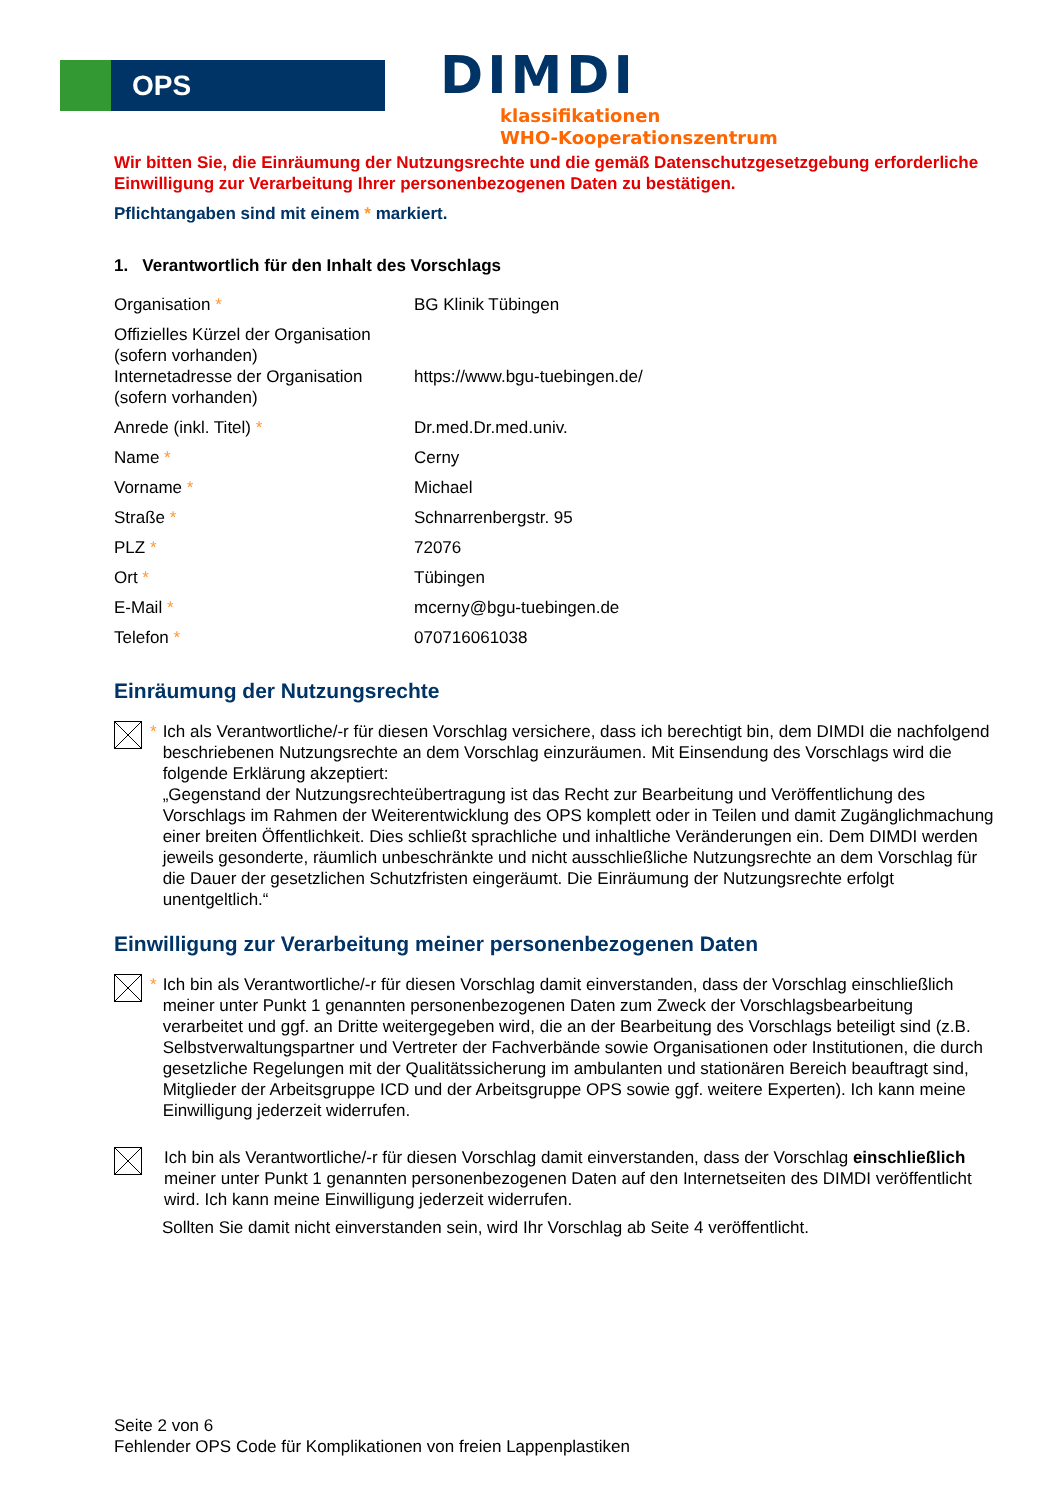OPS
DIMDI
klassifikationen
WHO-Kooperationszentrum
Wir bitten Sie, die Einräumung der Nutzungsrechte und die gemäß Datenschutzgesetzgebung erforderliche Einwilligung zur Verarbeitung Ihrer personenbezogenen Daten zu bestätigen.
Pflichtangaben sind mit einem * markiert.
1. Verantwortlich für den Inhalt des Vorschlags
| Organisation * | BG Klinik Tübingen |
| Offizielles Kürzel der Organisation (sofern vorhanden) | |
| Internetadresse der Organisation (sofern vorhanden) | https://www.bgu-tuebingen.de/ |
| Anrede (inkl. Titel) * | Dr.med.Dr.med.univ. |
| Name * | Cerny |
| Vorname * | Michael |
| Straße * | Schnarrenbergstr. 95 |
| PLZ * | 72076 |
| Ort * | Tübingen |
| E-Mail * | mcerny@bgu-tuebingen.de |
| Telefon * | 070716061038 |
Einräumung der Nutzungsrechte
* Ich als Verantwortliche/-r für diesen Vorschlag versichere, dass ich berechtigt bin, dem DIMDI die nachfolgend beschriebenen Nutzungsrechte an dem Vorschlag einzuräumen. Mit Einsendung des Vorschlags wird die folgende Erklärung akzeptiert:
„Gegenstand der Nutzungsrechteübertragung ist das Recht zur Bearbeitung und Veröffentlichung des Vorschlags im Rahmen der Weiterentwicklung des OPS komplett oder in Teilen und damit Zugänglichmachung einer breiten Öffentlichkeit. Dies schließt sprachliche und inhaltliche Veränderungen ein. Dem DIMDI werden jeweils gesonderte, räumlich unbeschränkte und nicht ausschließliche Nutzungsrechte an dem Vorschlag für die Dauer der gesetzlichen Schutzfristen eingeräumt. Die Einräumung der Nutzungsrechte erfolgt unentgeltlich.“
Einwilligung zur Verarbeitung meiner personenbezogenen Daten
* Ich bin als Verantwortliche/-r für diesen Vorschlag damit einverstanden, dass der Vorschlag einschließlich meiner unter Punkt 1 genannten personenbezogenen Daten zum Zweck der Vorschlagsbearbeitung verarbeitet und ggf. an Dritte weitergegeben wird, die an der Bearbeitung des Vorschlags beteiligt sind (z.B. Selbstverwaltungspartner und Vertreter der Fachverbände sowie Organisationen oder Institutionen, die durch gesetzliche Regelungen mit der Qualitätssicherung im ambulanten und stationären Bereich beauftragt sind, Mitglieder der Arbeitsgruppe ICD und der Arbeitsgruppe OPS sowie ggf. weitere Experten). Ich kann meine Einwilligung jederzeit widerrufen.
Ich bin als Verantwortliche/-r für diesen Vorschlag damit einverstanden, dass der Vorschlag einschließlich meiner unter Punkt 1 genannten personenbezogenen Daten auf den Internetseiten des DIMDI veröffentlicht wird. Ich kann meine Einwilligung jederzeit widerrufen.
Sollten Sie damit nicht einverstanden sein, wird Ihr Vorschlag ab Seite 4 veröffentlicht.
Seite 2 von 6
Fehlender OPS Code für Komplikationen von freien Lappenplastiken